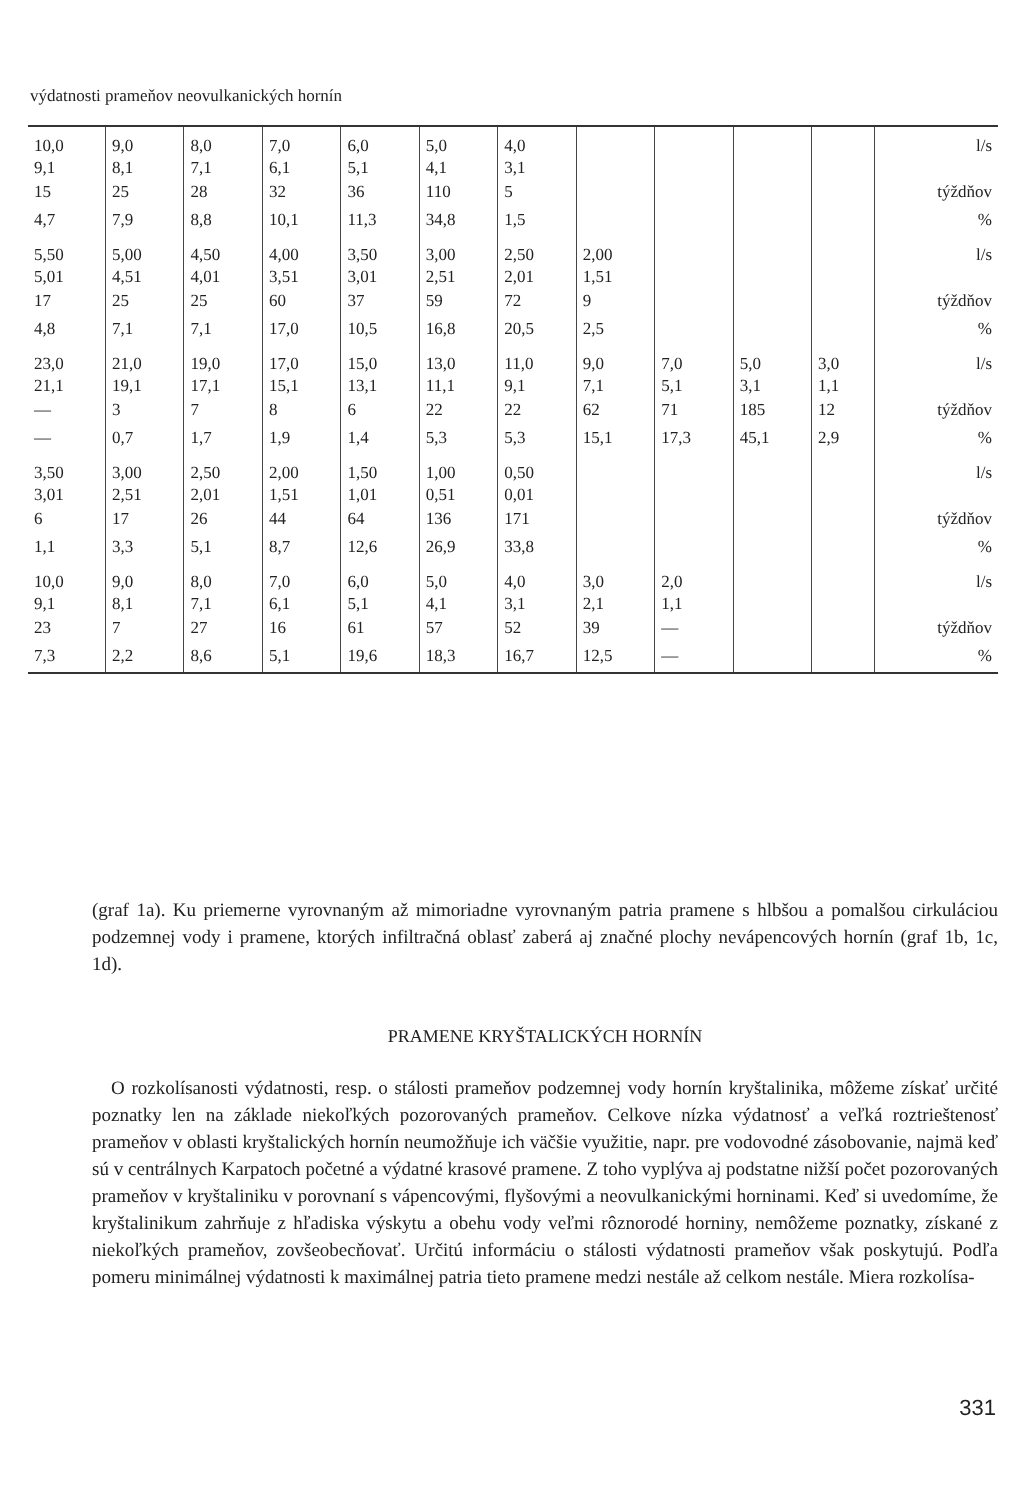výdatnosti prameňov neovulkanických hornín
| 10,0 9,1 | 9,0 8,1 | 8,0 7,1 | 7,0 6,1 | 6,0 5,1 | 5,0 4,1 | 4,0 3,1 | | | | | l/s |
| 15 | 25 | 28 | 32 | 36 | 110 | 5 | | | | | týždňov |
| 4,7 | 7,9 | 8,8 | 10,1 | 11,3 | 34,8 | 1,5 | | | | | % |
| 5,50 5,01 | 5,00 4,51 | 4,50 4,01 | 4,00 3,51 | 3,50 3,01 | 3,00 2,51 | 2,50 2,01 | 2,00 1,51 | | | | l/s |
| 17 | 25 | 25 | 60 | 37 | 59 | 72 | 9 | | | | týždňov |
| 4,8 | 7,1 | 7,1 | 17,0 | 10,5 | 16,8 | 20,5 | 2,5 | | | | % |
| 23,0 21,1 | 21,0 19,1 | 19,0 17,1 | 17,0 15,1 | 15,0 13,1 | 13,0 11,1 | 11,0 9,1 | 9,0 7,1 | 7,0 5,1 | 5,0 3,1 | 3,0 1,1 | l/s |
| — | 3 | 7 | 8 | 6 | 22 | 22 | 62 | 71 | 185 | 12 | týždňov |
| — | 0,7 | 1,7 | 1,9 | 1,4 | 5,3 | 5,3 | 15,1 | 17,3 | 45,1 | 2,9 | % |
| 3,50 3,01 | 3,00 2,51 | 2,50 2,01 | 2,00 1,51 | 1,50 1,01 | 1,00 0,51 | 0,50 0,01 | | | | | l/s |
| 6 | 17 | 26 | 44 | 64 | 136 | 171 | | | | | týždňov |
| 1,1 | 3,3 | 5,1 | 8,7 | 12,6 | 26,9 | 33,8 | | | | | % |
| 10,0 9,1 | 9,0 8,1 | 8,0 7,1 | 7,0 6,1 | 6,0 5,1 | 5,0 4,1 | 4,0 3,1 | 3,0 2,1 | 2,0 1,1 | | | l/s |
| 23 | 7 | 27 | 16 | 61 | 57 | 52 | 39 | — | | | týždňov |
| 7,3 | 2,2 | 8,6 | 5,1 | 19,6 | 18,3 | 16,7 | 12,5 | — | | | % |
(graf 1a). Ku priemerne vyrovnaným až mimoriadne vyrovnaným patria pramene s hlbšou a pomalšou cirkuláciou podzemnej vody i pramene, ktorých infiltračná oblasť zaberá aj značné plochy nevápencových hornín (graf 1b, 1c, 1d).
PRAMENE KRYŠTALICKÝCH HORNÍN
 O rozkolísanosti výdatnosti, resp. o stálosti prameňov podzemnej vody hornín kryštalinika, môžeme získať určité poznatky len na základe niekoľkých pozorovaných prameňov. Celkove nízka výdatnosť a veľká roztrieštenosť prameňov v oblasti kryštalických hornín neumožňuje ich väčšie využitie, napr. pre vodovodné zásobovanie, najmä keď sú v centrálnych Karpatoch početné a výdatné krasové pramene. Z toho vyplýva aj podstatne nižší počet pozorovaných prameňov v kryštaliniku v porovnaní s vápencovými, flyšovými a neovulkanickými horninami. Keď si uvedomíme, že kryštalinikum zahrňuje z hľadiska výskytu a obehu vody veľmi rôznorodé horniny, nemôžeme poznatky, získané z niekoľkých prameňov, zovšeobecňovať. Určitú informáciu o stálosti výdatnosti prameňov však poskytujú. Podľa pomeru minimálnej výdatnosti k maximálnej patria tieto pramene medzi nestále až celkom nestále. Miera rozkolísa-
331